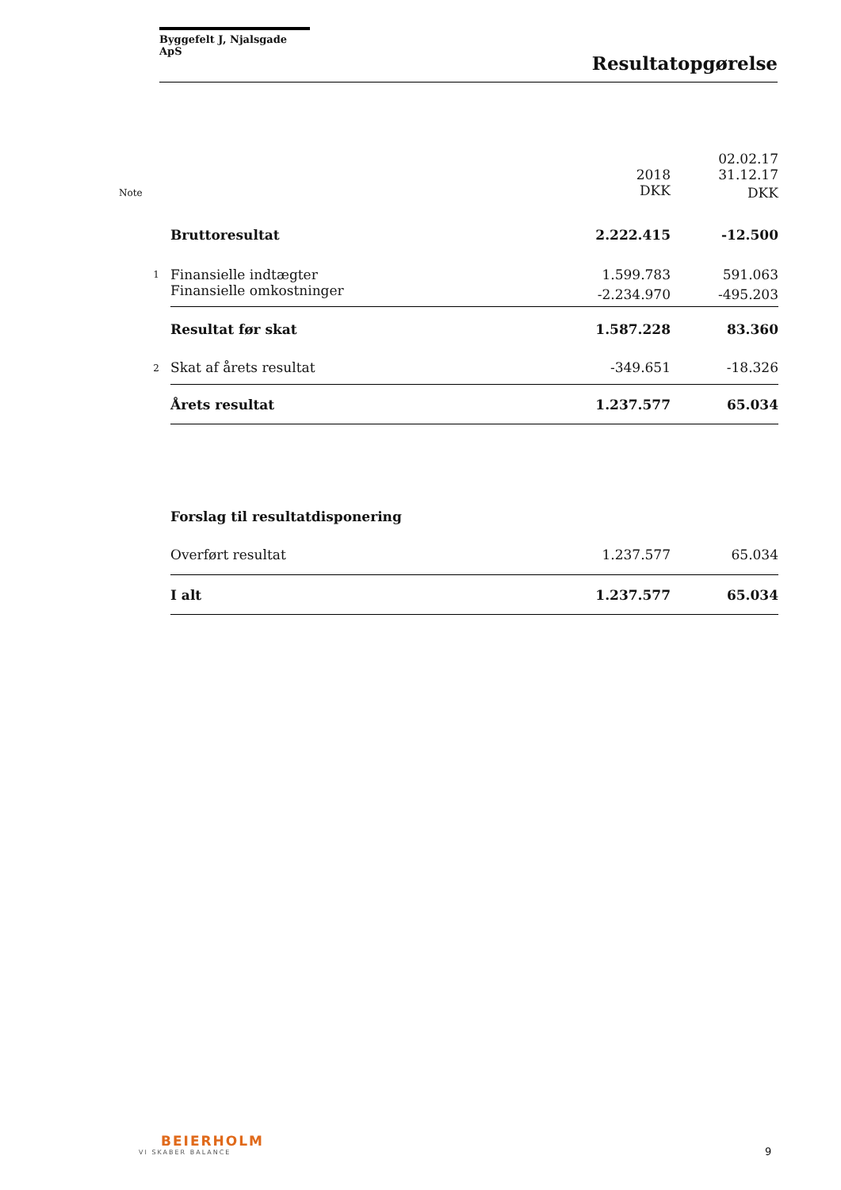Byggefelt J, Njalsgade ApS
Resultatopgørelse
| | | | 02.02.17 |
| --- | --- | --- | --- |
| | | 2018 | 31.12.17 |
| Note | | DKK | DKK |
| | Bruttoresultat | 2.222.415 | -12.500 |
| 1 | Finansielle indtægter | 1.599.783 | 591.063 |
| | Finansielle omkostninger | -2.234.970 | -495.203 |
| | Resultat før skat | 1.587.228 | 83.360 |
| 2 | Skat af årets resultat | -349.651 | -18.326 |
| | Årets resultat | 1.237.577 | 65.034 |
| | Forslag til resultatdisponering | | |
| | Overført resultat | 1.237.577 | 65.034 |
| | I alt | 1.237.577 | 65.034 |
BEIERHOLM
VI SKABER BALANCE
9